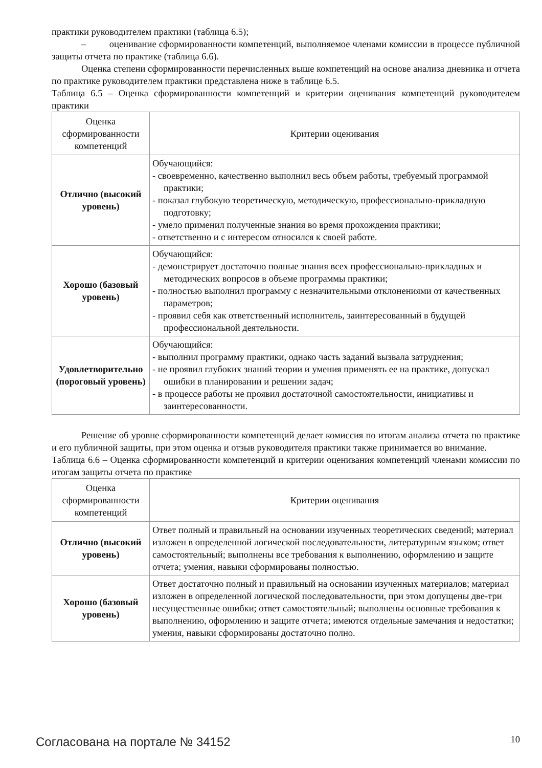практики руководителем практики (таблица 6.5);
– оценивание сформированности компетенций, выполняемое членами комиссии в процессе публичной защиты отчета по практике (таблица 6.6).
Оценка степени сформированности перечисленных выше компетенций на основе анализа дневника и отчета по практике руководителем практики представлена ниже в таблице 6.5.
Таблица 6.5 – Оценка сформированности компетенций и критерии оценивания компетенций руководителем практики
| Оценка сформированности компетенций | Критерии оценивания |
| Отлично (высокий уровень) | Обучающийся: - своевременно, качественно выполнил весь объем работы, требуемый программой практики; - показал глубокую теоретическую, методическую, профессионально-прикладную подготовку; - умело применил полученные знания во время прохождения практики; - ответственно и с интересом относился к своей работе. |
| Хорошо (базовый уровень) | Обучающийся: - демонстрирует достаточно полные знания всех профессионально-прикладных и методических вопросов в объеме программы практики; - полностью выполнил программу с незначительными отклонениями от качественных параметров; - проявил себя как ответственный исполнитель, заинтересованный в будущей профессиональной деятельности. |
| Удовлетворительно (пороговый уровень) | Обучающийся: - выполнил программу практики, однако часть заданий вызвала затруднения; - не проявил глубоких знаний теории и умения применять ее на практике, допускал ошибки в планировании и решении задач; - в процессе работы не проявил достаточной самостоятельности, инициативы и заинтересованности. |
Решение об уровне сформированности компетенций делает комиссия по итогам анализа отчета по практике и его публичной защиты, при этом оценка и отзыв руководителя практики также принимается во внимание.
Таблица 6.6 – Оценка сформированности компетенций и критерии оценивания компетенций членами комиссии по итогам защиты отчета по практике
| Оценка сформированности компетенций | Критерии оценивания |
| Отлично (высокий уровень) | Ответ полный и правильный на основании изученных теоретических сведений; материал изложен в определенной логической последовательности, литературным языком; ответ самостоятельный; выполнены все требования к выполнению, оформлению и защите отчета; умения, навыки сформированы полностью. |
| Хорошо (базовый уровень) | Ответ достаточно полный и правильный на основании изученных материалов; материал изложен в определенной логической последовательности, при этом допущены две-три несущественные ошибки; ответ самостоятельный; выполнены основные требования к выполнению, оформлению и защите отчета; имеются отдельные замечания и недостатки; умения, навыки сформированы достаточно полно. |
Согласована на портале № 34152 10